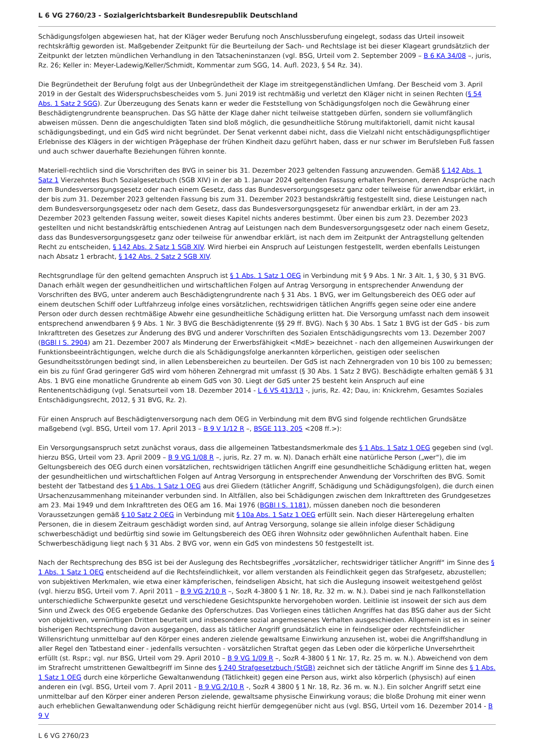L 6 VG 2760/23 - Sozialgerichtsbarkeit Bundesrepublik Deutschland
Schädigungsfolgen abgewiesen hat, hat der Kläger weder Berufung noch Anschlussberufung eingelegt, sodass das Urteil insoweit rechtskräftig geworden ist. Maßgebender Zeitpunkt für die Beurteilung der Sach- und Rechtslage ist bei dieser Klageart grundsätzlich der Zeitpunkt der letzten mündlichen Verhandlung in den Tatsacheninstanzen (vgl. BSG, Urteil vom 2. September 2009 – B 6 KA 34/08 –, juris, Rz. 26; Keller in: Meyer-Ladewig/Keller/Schmidt, Kommentar zum SGG, 14. Aufl. 2023, § 54 Rz. 34).
Die Begründetheit der Berufung folgt aus der Unbegründetheit der Klage im streitgegenständlichen Umfang. Der Bescheid vom 3. April 2019 in der Gestalt des Widerspruchsbescheides vom 5. Juni 2019 ist rechtmäßig und verletzt den Kläger nicht in seinen Rechten (§ 54 Abs. 1 Satz 2 SGG). Zur Überzeugung des Senats kann er weder die Feststellung von Schädigungsfolgen noch die Gewährung einer Beschädigtengrundrente beanspruchen. Das SG hätte der Klage daher nicht teilweise stattgeben dürfen, sondern sie vollumfänglich abweisen müssen. Denn die angeschuldigten Taten sind bloß möglich, die gesundheitliche Störung multifaktoriell, damit nicht kausal schädigungsbedingt, und ein GdS wird nicht begründet. Der Senat verkennt dabei nicht, dass die Vielzahl nicht entschädigungspflichtiger Erlebnisse des Klägers in der wichtigen Prägephase der frühen Kindheit dazu geführt haben, dass er nur schwer im Berufsleben Fuß fassen und auch schwer dauerhafte Beziehungen führen konnte.
Materiell-rechtlich sind die Vorschriften des BVG in seiner bis 31. Dezember 2023 geltenden Fassung anzuwenden. Gemäß § 142 Abs. 1 Satz 1 Vierzehntes Buch Sozialgesetzbuch (SGB XIV) in der ab 1. Januar 2024 geltenden Fassung erhalten Personen, deren Ansprüche nach dem Bundesversorgungsgesetz oder nach einem Gesetz, dass das Bundesversorgungsgesetz ganz oder teilweise für anwendbar erklärt, in der bis zum 31. Dezember 2023 geltenden Fassung bis zum 31. Dezember 2023 bestandskräftig festgestellt sind, diese Leistungen nach dem Bundesversorgungsgesetz oder nach dem Gesetz, dass das Bundesversorgungsgesetz für anwendbar erklärt, in der am 23. Dezember 2023 geltenden Fassung weiter, soweit dieses Kapitel nichts anderes bestimmt. Über einen bis zum 23. Dezember 2023 gestellten und nicht bestandskräftig entschiedenen Antrag auf Leistungen nach dem Bundesversorgungsgesetz oder nach einem Gesetz, dass das Bundesversorgungsgesetz ganz oder teilweise für anwendbar erklärt, ist nach dem im Zeitpunkt der Antragstellung geltenden Recht zu entscheiden, § 142 Abs. 2 Satz 1 SGB XIV. Wird hierbei ein Anspruch auf Leistungen festgestellt, werden ebenfalls Leistungen nach Absatz 1 erbracht, § 142 Abs. 2 Satz 2 SGB XIV.
Rechtsgrundlage für den geltend gemachten Anspruch ist § 1 Abs. 1 Satz 1 OEG in Verbindung mit § 9 Abs. 1 Nr. 3 Alt. 1, § 30, § 31 BVG. Danach erhält wegen der gesundheitlichen und wirtschaftlichen Folgen auf Antrag Versorgung in entsprechender Anwendung der Vorschriften des BVG, unter anderem auch Beschädigtengrundrente nach § 31 Abs. 1 BVG, wer im Geltungsbereich des OEG oder auf einem deutschen Schiff oder Luftfahrzeug infolge eines vorsätzlichen, rechtswidrigen tätlichen Angriffs gegen seine oder eine andere Person oder durch dessen rechtmäßige Abwehr eine gesundheitliche Schädigung erlitten hat. Die Versorgung umfasst nach dem insoweit entsprechend anwendbaren § 9 Abs. 1 Nr. 3 BVG die Beschädigtenrente (§§ 29 ff. BVG). Nach § 30 Abs. 1 Satz 1 BVG ist der GdS - bis zum Inkrafttreten des Gesetzes zur Änderung des BVG und anderer Vorschriften des Sozialen Entschädigungsrechts vom 13. Dezember 2007 (BGBl I S. 2904) am 21. Dezember 2007 als Minderung der Erwerbsfähigkeit <MdE> bezeichnet - nach den allgemeinen Auswirkungen der Funktionsbeeinträchtigungen, welche durch die als Schädigungsfolge anerkannten körperlichen, geistigen oder seelischen Gesundheitsstörungen bedingt sind, in allen Lebensbereichen zu beurteilen. Der GdS ist nach Zehnergraden von 10 bis 100 zu bemessen; ein bis zu fünf Grad geringerer GdS wird vom höheren Zehnergrad mit umfasst (§ 30 Abs. 1 Satz 2 BVG). Beschädigte erhalten gemäß § 31 Abs. 1 BVG eine monatliche Grundrente ab einem GdS von 30. Liegt der GdS unter 25 besteht kein Anspruch auf eine Rentenentschädigung (vgl. Senatsurteil vom 18. Dezember 2014 - L 6 VS 413/13 -, juris, Rz. 42; Dau, in: Knickrehm, Gesamtes Soziales Entschädigungsrecht, 2012, § 31 BVG, Rz. 2).
Für einen Anspruch auf Beschädigtenversorgung nach dem OEG in Verbindung mit dem BVG sind folgende rechtlichen Grundsätze maßgebend (vgl. BSG, Urteil vom 17. April 2013 – B 9 V 1/12 R –, BSGE 113, 205 <208 ff.>):
Ein Versorgungsanspruch setzt zunächst voraus, dass die allgemeinen Tatbestandsmerkmale des § 1 Abs. 1 Satz 1 OEG gegeben sind (vgl. hierzu BSG, Urteil vom 23. April 2009 – B 9 VG 1/08 R –, juris, Rz. 27 m. w. N). Danach erhält eine natürliche Person („wer“), die im Geltungsbereich des OEG durch einen vorsätzlichen, rechtswidrigen tätlichen Angriff eine gesundheitliche Schädigung erlitten hat, wegen der gesundheitlichen und wirtschaftlichen Folgen auf Antrag Versorgung in entsprechender Anwendung der Vorschriften des BVG. Somit besteht der Tatbestand des § 1 Abs. 1 Satz 1 OEG aus drei Gliedern (tätlicher Angriff, Schädigung und Schädigungsfolgen), die durch einen Ursachenzusammenhang miteinander verbunden sind. In Altfällen, also bei Schädigungen zwischen dem Inkrafttreten des Grundgesetzes am 23. Mai 1949 und dem Inkrafttreten des OEG am 16. Mai 1976 (BGBl I S. 1181), müssen daneben noch die besonderen Voraussetzungen gemäß § 10 Satz 2 OEG in Verbindung mit § 10a Abs. 1 Satz 1 OEG erfüllt sein. Nach dieser Härteregelung erhalten Personen, die in diesem Zeitraum geschädigt worden sind, auf Antrag Versorgung, solange sie allein infolge dieser Schädigung schwerbeschädigt und bedürftig sind sowie im Geltungsbereich des OEG ihren Wohnsitz oder gewöhnlichen Aufenthalt haben. Eine Schwerbeschädigung liegt nach § 31 Abs. 2 BVG vor, wenn ein GdS von mindestens 50 festgestellt ist.
Nach der Rechtsprechung des BSG ist bei der Auslegung des Rechtsbegriffes „vorsätzlicher, rechtswidriger tätlicher Angriff“ im Sinne des § 1 Abs. 1 Satz 1 OEG entscheidend auf die Rechtsfeindlichkeit, vor allem verstanden als Feindlichkeit gegen das Strafgesetz, abzustellen; von subjektiven Merkmalen, wie etwa einer kämpferischen, feindseligen Absicht, hat sich die Auslegung insoweit weitestgehend gelöst (vgl. hierzu BSG, Urteil vom 7. April 2011 – B 9 VG 2/10 R –, SozR 4-3800 § 1 Nr. 18, Rz. 32 m. w. N.). Dabei sind je nach Fallkonstellation unterschiedliche Schwerpunkte gesetzt und verschiedene Gesichtspunkte hervorgehoben worden. Leitlinie ist insoweit der sich aus dem Sinn und Zweck des OEG ergebende Gedanke des Opferschutzes. Das Vorliegen eines tätlichen Angriffes hat das BSG daher aus der Sicht von objektiven, vernünftigen Dritten beurteilt und insbesondere sozial angemessenes Verhalten ausgeschieden. Allgemein ist es in seiner bisherigen Rechtsprechung davon ausgegangen, dass als tätlicher Angriff grundsätzlich eine in feindseliger oder rechtsfeindlicher Willensrichtung unmittelbar auf den Körper eines anderen zielende gewaltsame Einwirkung anzusehen ist, wobei die Angriffshandlung in aller Regel den Tatbestand einer - jedenfalls versuchten - vorsätzlichen Straftat gegen das Leben oder die körperliche Unversehrtheit erfüllt (st. Rspr.; vgl. nur BSG, Urteil vom 29. April 2010 – B 9 VG 1/09 R –, SozR 4-3800 § 1 Nr. 17, Rz. 25 m. w. N.). Abweichend von dem im Strafrecht umstrittenen Gewaltbegriff im Sinne des § 240 Strafgesetzbuch (StGB) zeichnet sich der tätliche Angriff im Sinne des § 1 Abs. 1 Satz 1 OEG durch eine körperliche Gewaltanwendung (Tätlichkeit) gegen eine Person aus, wirkt also körperlich (physisch) auf einen anderen ein (vgl. BSG, Urteil vom 7. April 2011 - B 9 VG 2/10 R -, SozR 4 3800 § 1 Nr. 18, Rz. 36 m. w. N.). Ein solcher Angriff setzt eine unmittelbar auf den Körper einer anderen Person zielende, gewaltsame physische Einwirkung voraus; die bloße Drohung mit einer wenn auch erheblichen Gewaltanwendung oder Schädigung reicht hierfür demgegenüber nicht aus (vgl. BSG, Urteil vom 16. Dezember 2014 - B 9 V
L 6 VG 2760/23